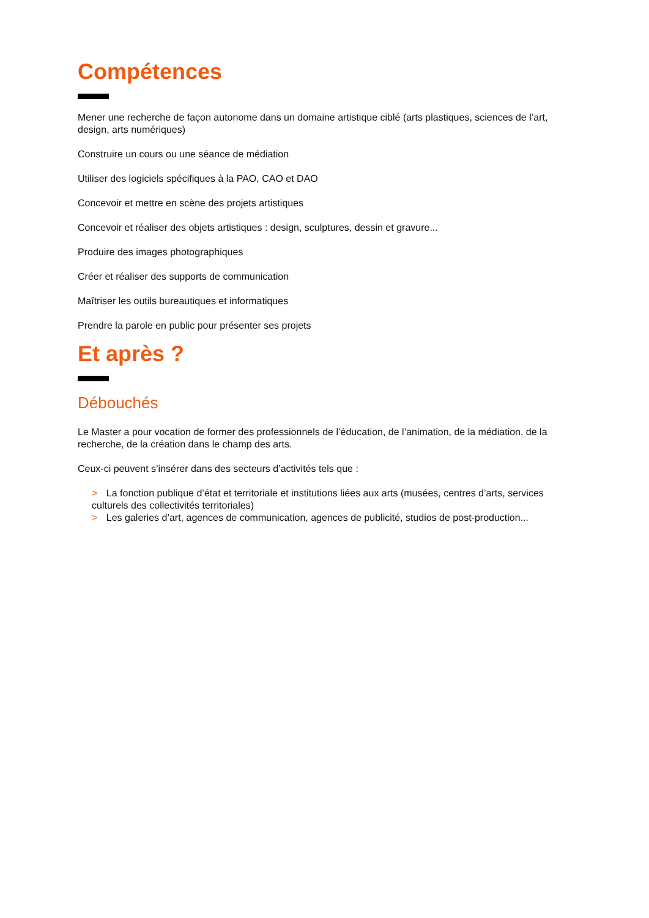Compétences
Mener une recherche de façon autonome dans un domaine artistique ciblé (arts plastiques, sciences de l’art, design, arts numériques)
Construire un cours ou une séance de médiation
Utiliser des logiciels spécifiques à la PAO, CAO et DAO
Concevoir et mettre en scène des projets artistiques
Concevoir et réaliser des objets artistiques : design, sculptures, dessin et gravure...
Produire des images photographiques
Créer et réaliser des supports de communication
Maîtriser les outils bureautiques et informatiques
Prendre la parole en public pour présenter ses projets
Et après ?
Débouchés
Le Master a pour vocation de former des professionnels de l’éducation, de l’animation, de la médiation, de la recherche, de la création dans le champ des arts.
Ceux-ci peuvent s’insérer dans des secteurs d’activités tels que :
> La fonction publique d’état et territoriale et institutions liées aux arts (musées, centres d’arts, services culturels des collectivités territoriales)
> Les galeries d’art, agences de communication, agences de publicité, studios de post-production...